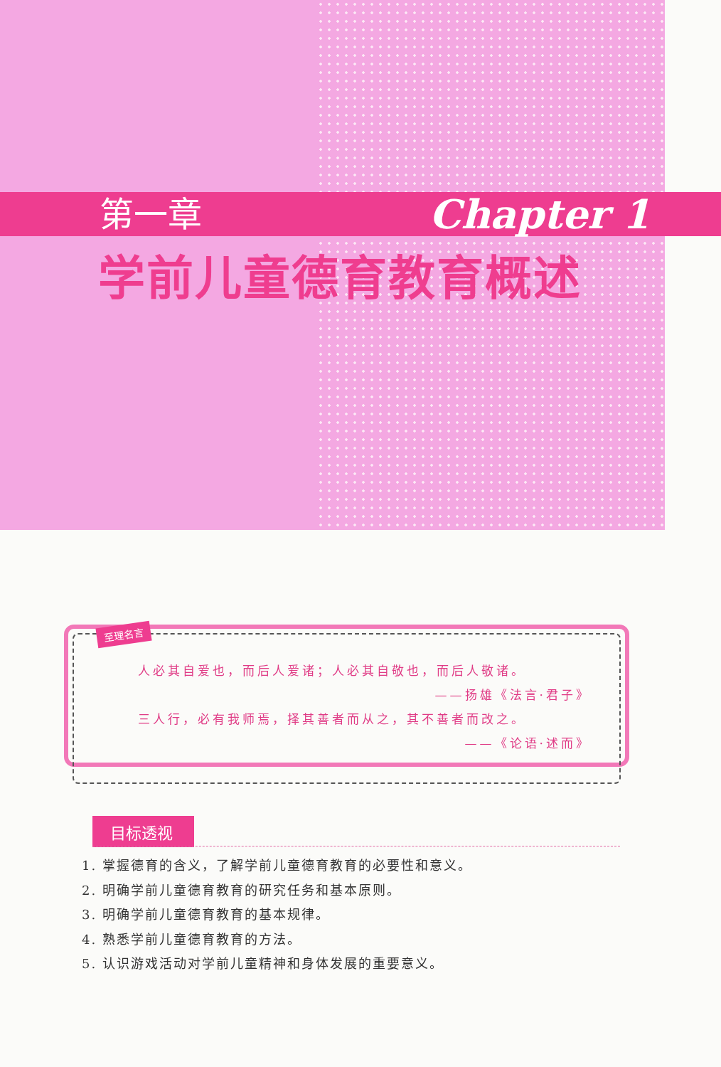第一章 Chapter 1
学前儿童德育教育概述
至理名言
人必其自爱也，而后人爱诸；人必其自敬也，而后人敬诸。
——扬雄《法言·君子》
三人行，必有我师焉，择其善者而从之，其不善者而改之。
——《论语·述而》
目标透视
1. 掌握德育的含义，了解学前儿童德育教育的必要性和意义。
2. 明确学前儿童德育教育的研究任务和基本原则。
3. 明确学前儿童德育教育的基本规律。
4. 熟悉学前儿童德育教育的方法。
5. 认识游戏活动对学前儿童精神和身体发展的重要意义。